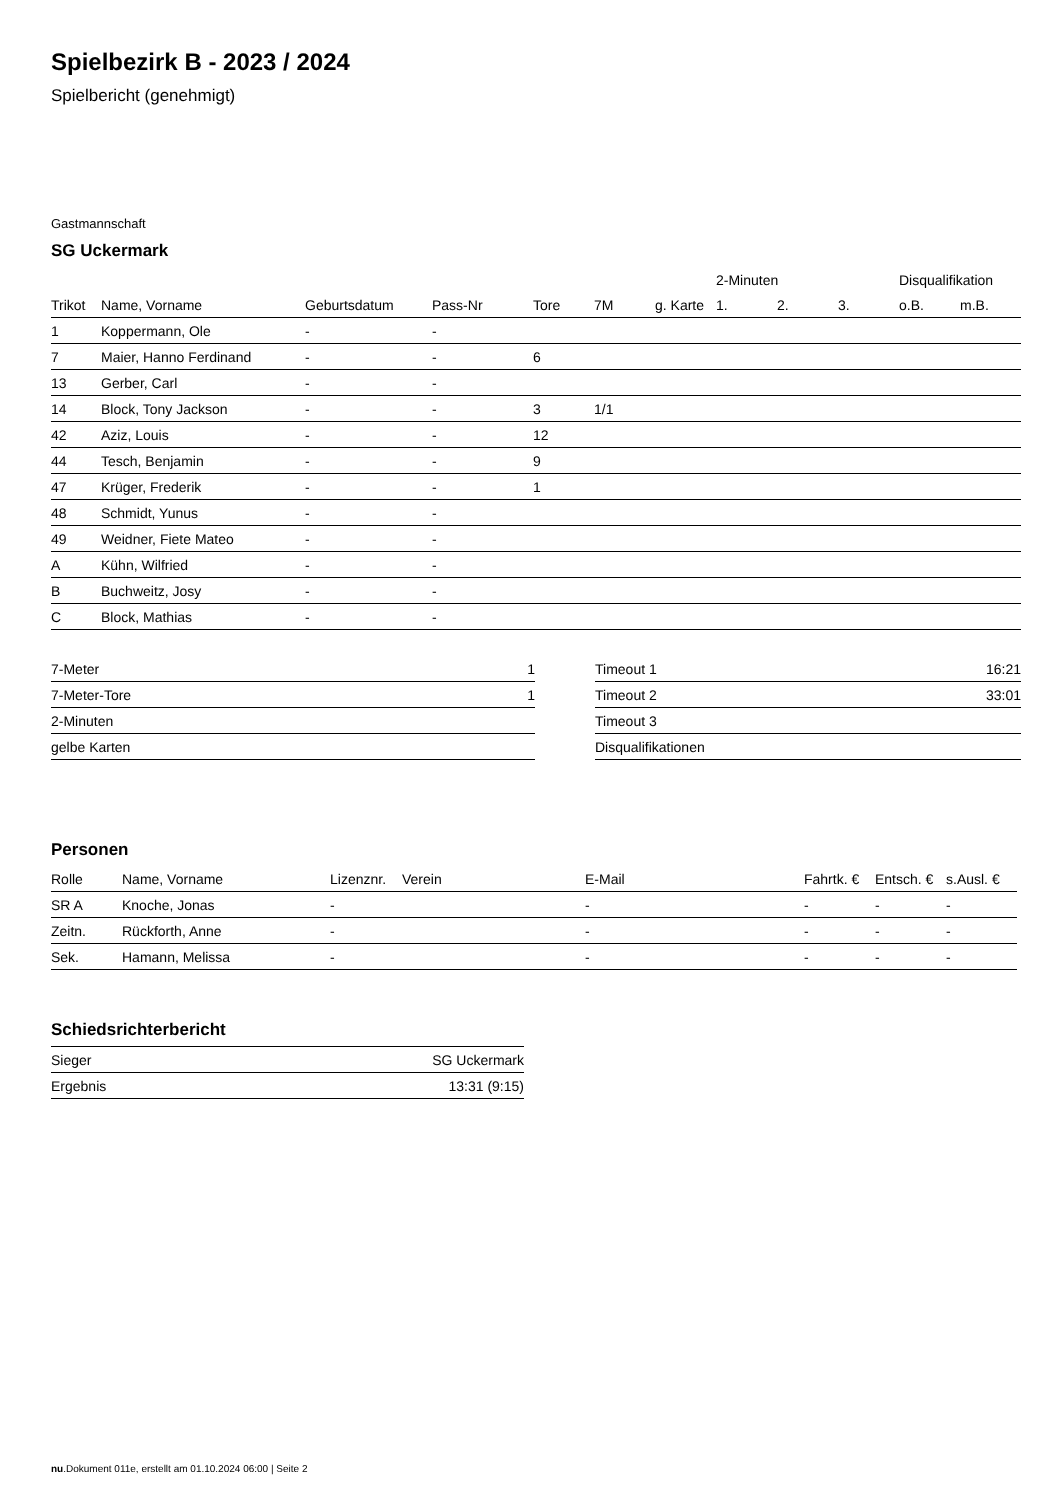Spielbezirk B - 2023 / 2024
Spielbericht (genehmigt)
Gastmannschaft
SG Uckermark
| | | | | | | | 2-Minuten | | | Disqualifikation | |
| --- | --- | --- | --- | --- | --- | --- | --- | --- | --- | --- | --- |
| Trikot | Name, Vorname | Geburtsdatum | Pass-Nr | Tore | 7M | g. Karte | 1. | 2. | 3. | o.B. | m.B. |
| 1 | Koppermann, Ole | - | - | | | | | | | | |
| 7 | Maier, Hanno Ferdinand | - | - | 6 | | | | | | | |
| 13 | Gerber, Carl | - | - | | | | | | | | |
| 14 | Block, Tony Jackson | - | - | 3 | 1/1 | | | | | | |
| 42 | Aziz, Louis | - | - | 12 | | | | | | | |
| 44 | Tesch, Benjamin | - | - | 9 | | | | | | | |
| 47 | Krüger, Frederik | - | - | 1 | | | | | | | |
| 48 | Schmidt, Yunus | - | - | | | | | | | | |
| 49 | Weidner, Fiete Mateo | - | - | | | | | | | | |
| A | Kühn, Wilfried | - | - | | | | | | | | |
| B | Buchweitz, Josy | - | - | | | | | | | | |
| C | Block, Mathias | - | - | | | | | | | | |
| 7-Meter | 1 |
| 7-Meter-Tore | 1 |
| 2-Minuten | |
| gelbe Karten | |
| Timeout 1 | 16:21 |
| Timeout 2 | 33:01 |
| Timeout 3 | |
| Disqualifikationen | |
Personen
| Rolle | Name, Vorname | Lizenznr. | Verein | E-Mail | Fahrtk. € | Entsch. € | s.Ausl. € |
| --- | --- | --- | --- | --- | --- | --- | --- |
| SR A | Knoche, Jonas | - | | - | - | - | - |
| Zeitn. | Rückforth, Anne | - | | - | - | - | - |
| Sek. | Hamann, Melissa | - | | - | - | - | - |
Schiedsrichterbericht
| Sieger | SG Uckermark |
| Ergebnis | 13:31 (9:15) |
nu.Dokument 011e, erstellt am 01.10.2024 06:00 | Seite 2